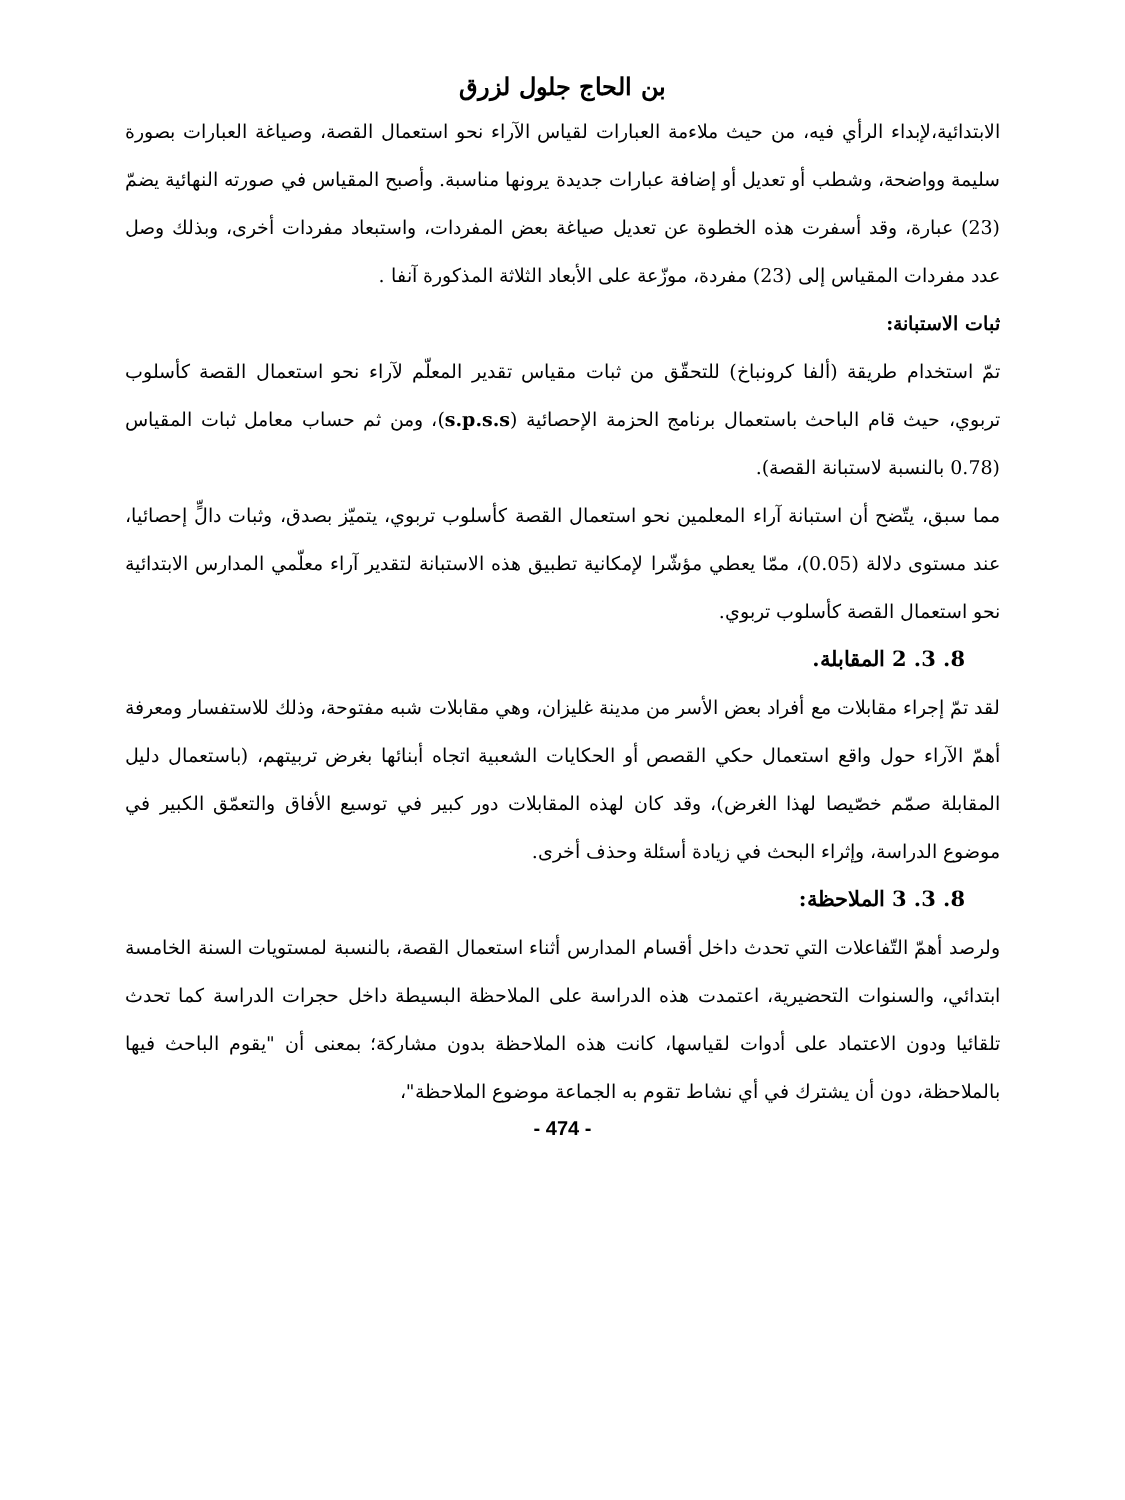بن الحاج جلول لزرق
الابتدائية،لإبداء الرأي فيه، من حيث ملاءمة العبارات لقياس الآراء نحو استعمال القصة، وصياغة العبارات بصورة سليمة وواضحة، وشطب أو تعديل أو إضافة عبارات جديدة يرونها مناسبة. وأصبح المقياس في صورته النهائية يضمّ (23) عبارة، وقد أسفرت هذه الخطوة عن تعديل صياغة بعض المفردات، واستبعاد مفردات أخرى، وبذلك وصل عدد مفردات المقياس إلى (23) مفردة، موزّعة على الأبعاد الثلاثة المذكورة آنفا .
ثبات الاستبانة:
تمّ استخدام طريقة (ألفا كرونباخ) للتحقّق من ثبات مقياس تقدير المعلّم لآراء نحو استعمال القصة كأسلوب تربوي، حيث قام الباحث باستعمال برنامج الحزمة الإحصائية (s.p.s.s)، ومن ثم حساب معامل ثبات المقياس (0.78 بالنسبة لاستبانة القصة).
مما سبق، يتّضح أن استبانة آراء المعلمين نحو استعمال القصة كأسلوب تربوي، يتميّز بصدق، وثبات دالٍّ إحصائيا، عند مستوى دلالة (0.05)، ممّا يعطي مؤشّرا لإمكانية تطبيق هذه الاستبانة لتقدير آراء معلّمي المدارس الابتدائية نحو استعمال القصة كأسلوب تربوي.
8. 3. 2 المقابلة.
لقد تمّ إجراء مقابلات مع أفراد بعض الأسر من مدينة غليزان، وهي مقابلات شبه مفتوحة، وذلك للاستفسار ومعرفة أهمّ الآراء حول واقع استعمال حكي القصص أو الحكايات الشعبية اتجاه أبنائها بغرض تربيتهم، (باستعمال دليل المقابلة صمّم خصّيصا لهذا الغرض)، وقد كان لهذه المقابلات دور كبير في توسيع الأفاق والتعمّق الكبير في موضوع الدراسة، وإثراء البحث في زيادة أسئلة وحذف أخرى.
8. 3. 3 الملاحظة:
ولرصد أهمّ التّفاعلات التي تحدث داخل أقسام المدارس أثناء استعمال القصة، بالنسبة لمستويات السنة الخامسة ابتدائي، والسنوات التحضيرية، اعتمدت هذه الدراسة على الملاحظة البسيطة داخل حجرات الدراسة كما تحدث تلقائيا ودون الاعتماد على أدوات لقياسها، كانت هذه الملاحظة بدون مشاركة؛ بمعنى أن "يقوم الباحث فيها بالملاحظة، دون أن يشترك في أي نشاط تقوم به الجماعة موضوع الملاحظة"،
- 474 -